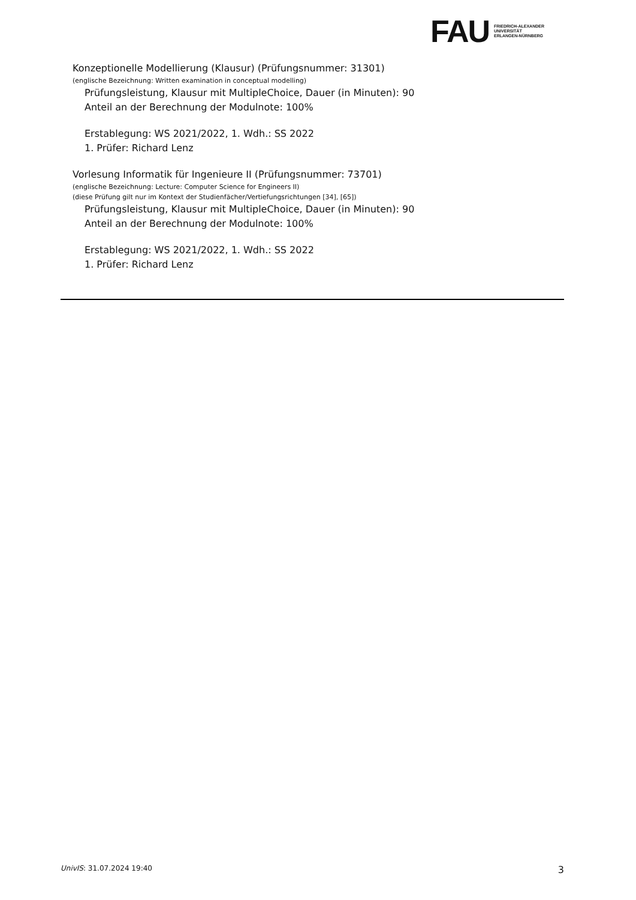FAU
FRIEDRICH-ALEXANDER
UNIVERSITÄT
ERLANGEN-NÜRNBERG
Konzeptionelle Modellierung (Klausur) (Prüfungsnummer: 31301)
(englische Bezeichnung: Written examination in conceptual modelling)
Prüfungsleistung, Klausur mit MultipleChoice, Dauer (in Minuten): 90
Anteil an der Berechnung der Modulnote: 100%
Erstablegung: WS 2021/2022, 1. Wdh.: SS 2022
1. Prüfer: Richard Lenz
Vorlesung Informatik für Ingenieure II (Prüfungsnummer: 73701)
(englische Bezeichnung: Lecture: Computer Science for Engineers II)
(diese Prüfung gilt nur im Kontext der Studienfächer/Vertiefungsrichtungen [34], [65])
Prüfungsleistung, Klausur mit MultipleChoice, Dauer (in Minuten): 90
Anteil an der Berechnung der Modulnote: 100%
Erstablegung: WS 2021/2022, 1. Wdh.: SS 2022
1. Prüfer: Richard Lenz
UnivIS: 31.07.2024 19:40 3